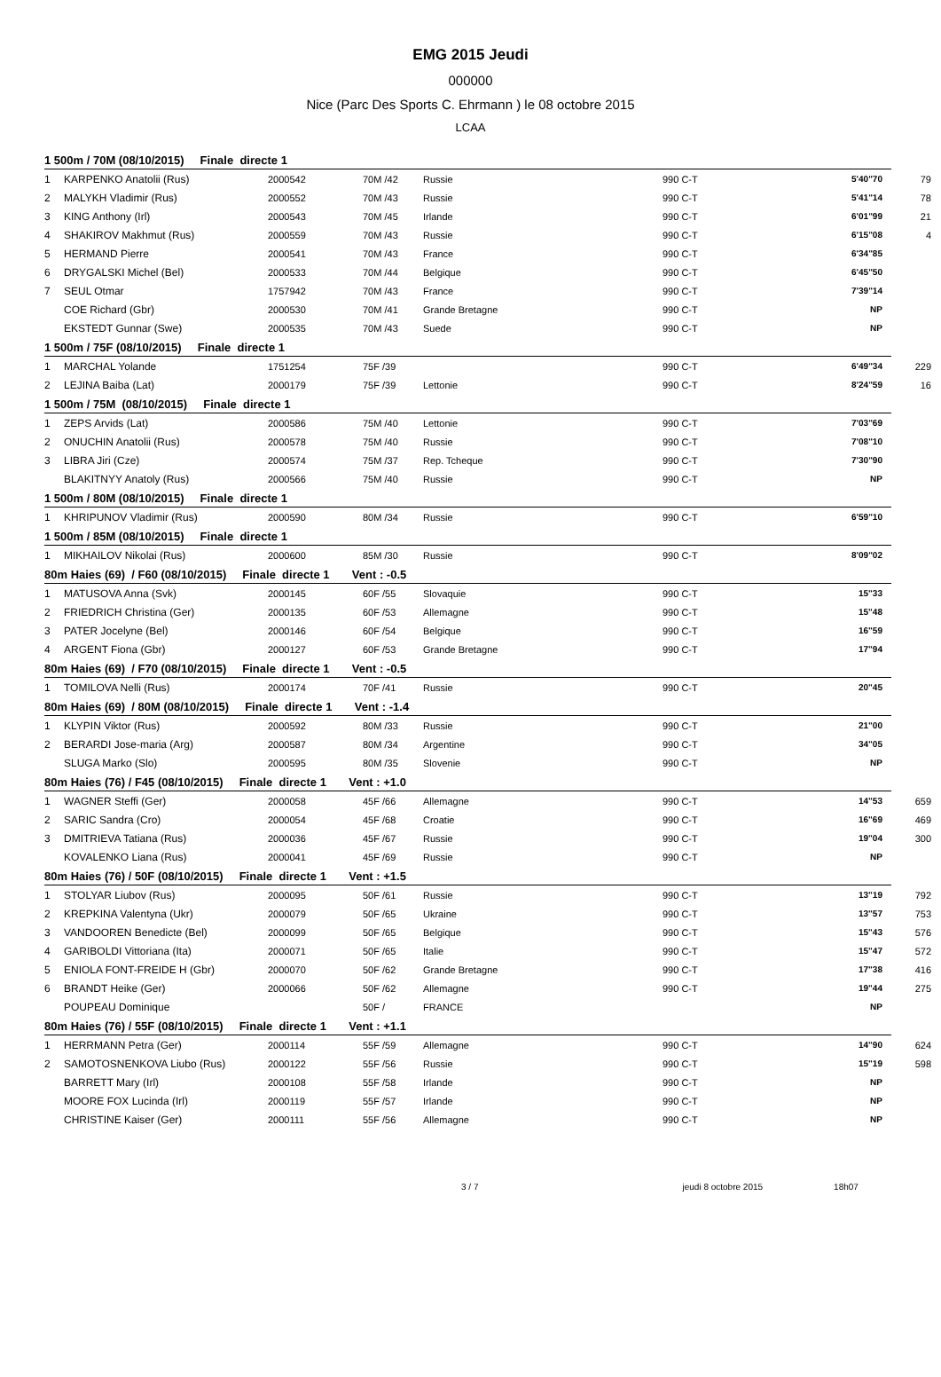EMG 2015 Jeudi
000000
Nice (Parc Des Sports C. Ehrmann ) le 08 octobre 2015
LCAA
1 500m / 70M (08/10/2015) Finale directe 1
| 1 | KARPENKO Anatolii (Rus) | 2000542 | 70M /42 | Russie | 990 C-T | 5'40"70 | 79 |
| 2 | MALYKH Vladimir (Rus) | 2000552 | 70M /43 | Russie | 990 C-T | 5'41"14 | 78 |
| 3 | KING Anthony (Irl) | 2000543 | 70M /45 | Irlande | 990 C-T | 6'01"99 | 21 |
| 4 | SHAKIROV Makhmut (Rus) | 2000559 | 70M /43 | Russie | 990 C-T | 6'15"08 | 4 |
| 5 | HERMAND Pierre | 2000541 | 70M /43 | France | 990 C-T | 6'34"85 | |
| 6 | DRYGALSKI Michel (Bel) | 2000533 | 70M /44 | Belgique | 990 C-T | 6'45"50 | |
| 7 | SEUL Otmar | 1757942 | 70M /43 | France | 990 C-T | 7'39"14 | |
| | COE Richard (Gbr) | 2000530 | 70M /41 | Grande Bretagne | 990 C-T | NP | |
| | EKSTEDT Gunnar (Swe) | 2000535 | 70M /43 | Suede | 990 C-T | NP | |
1 500m / 75F (08/10/2015) Finale directe 1
| 1 | MARCHAL Yolande | 1751254 | 75F /39 | | 990 C-T | 6'49"34 | 229 |
| 2 | LEJINA Baiba (Lat) | 2000179 | 75F /39 | Lettonie | 990 C-T | 8'24"59 | 16 |
1 500m / 75M (08/10/2015) Finale directe 1
| 1 | ZEPS Arvids (Lat) | 2000586 | 75M /40 | Lettonie | 990 C-T | 7'03"69 | |
| 2 | ONUCHIN Anatolii (Rus) | 2000578 | 75M /40 | Russie | 990 C-T | 7'08"10 | |
| 3 | LIBRA Jiri (Cze) | 2000574 | 75M /37 | Rep. Tcheque | 990 C-T | 7'30"90 | |
| | BLAKITNYY Anatoly (Rus) | 2000566 | 75M /40 | Russie | 990 C-T | NP | |
1 500m / 80M (08/10/2015) Finale directe 1
| 1 | KHRIPUNOV Vladimir (Rus) | 2000590 | 80M /34 | Russie | 990 C-T | 6'59"10 | |
1 500m / 85M (08/10/2015) Finale directe 1
| 1 | MIKHAILOV Nikolai (Rus) | 2000600 | 85M /30 | Russie | 990 C-T | 8'09"02 | |
80m Haies (69) / F60 (08/10/2015) Finale directe 1 Vent : -0.5
| 1 | MATUSOVA Anna (Svk) | 2000145 | 60F /55 | Slovaquie | 990 C-T | 15"33 | |
| 2 | FRIEDRICH Christina (Ger) | 2000135 | 60F /53 | Allemagne | 990 C-T | 15"48 | |
| 3 | PATER Jocelyne (Bel) | 2000146 | 60F /54 | Belgique | 990 C-T | 16"59 | |
| 4 | ARGENT Fiona (Gbr) | 2000127 | 60F /53 | Grande Bretagne | 990 C-T | 17"94 | |
80m Haies (69) / F70 (08/10/2015) Finale directe 1 Vent : -0.5
| 1 | TOMILOVA Nelli (Rus) | 2000174 | 70F /41 | Russie | 990 C-T | 20"45 | |
80m Haies (69) / 80M (08/10/2015) Finale directe 1 Vent : -1.4
| 1 | KLYPIN Viktor (Rus) | 2000592 | 80M /33 | Russie | 990 C-T | 21"00 | |
| 2 | BERARDI Jose-maria (Arg) | 2000587 | 80M /34 | Argentine | 990 C-T | 34"05 | |
| | SLUGA Marko (Slo) | 2000595 | 80M /35 | Slovenie | 990 C-T | NP | |
80m Haies (76) / F45 (08/10/2015) Finale directe 1 Vent : +1.0
| 1 | WAGNER Steffi (Ger) | 2000058 | 45F /66 | Allemagne | 990 C-T | 14"53 | 659 |
| 2 | SARIC Sandra (Cro) | 2000054 | 45F /68 | Croatie | 990 C-T | 16"69 | 469 |
| 3 | DMITRIEVA Tatiana (Rus) | 2000036 | 45F /67 | Russie | 990 C-T | 19"04 | 300 |
| | KOVALENKO Liana (Rus) | 2000041 | 45F /69 | Russie | 990 C-T | NP | |
80m Haies (76) / 50F (08/10/2015) Finale directe 1 Vent : +1.5
| 1 | STOLYAR Liubov (Rus) | 2000095 | 50F /61 | Russie | 990 C-T | 13"19 | 792 |
| 2 | KREPKINA Valentyna (Ukr) | 2000079 | 50F /65 | Ukraine | 990 C-T | 13"57 | 753 |
| 3 | VANDOOREN Benedicte (Bel) | 2000099 | 50F /65 | Belgique | 990 C-T | 15"43 | 576 |
| 4 | GARIBOLDI Vittoriana (Ita) | 2000071 | 50F /65 | Italie | 990 C-T | 15"47 | 572 |
| 5 | ENIOLA FONT-FREIDE H (Gbr) | 2000070 | 50F /62 | Grande Bretagne | 990 C-T | 17"38 | 416 |
| 6 | BRANDT Heike (Ger) | 2000066 | 50F /62 | Allemagne | 990 C-T | 19"44 | 275 |
| | POUPEAU Dominique | | 50F / | FRANCE | | NP | |
80m Haies (76) / 55F (08/10/2015) Finale directe 1 Vent : +1.1
| 1 | HERRMANN Petra (Ger) | 2000114 | 55F /59 | Allemagne | 990 C-T | 14"90 | 624 |
| 2 | SAMOTOSNENKOVA Liubo (Rus) | 2000122 | 55F /56 | Russie | 990 C-T | 15"19 | 598 |
| | BARRETT Mary (Irl) | 2000108 | 55F /58 | Irlande | 990 C-T | NP | |
| | MOORE FOX Lucinda (Irl) | 2000119 | 55F /57 | Irlande | 990 C-T | NP | |
| | CHRISTINE Kaiser (Ger) | 2000111 | 55F /56 | Allemagne | 990 C-T | NP | |
3 / 7 jeudi 8 octobre 2015 18h07